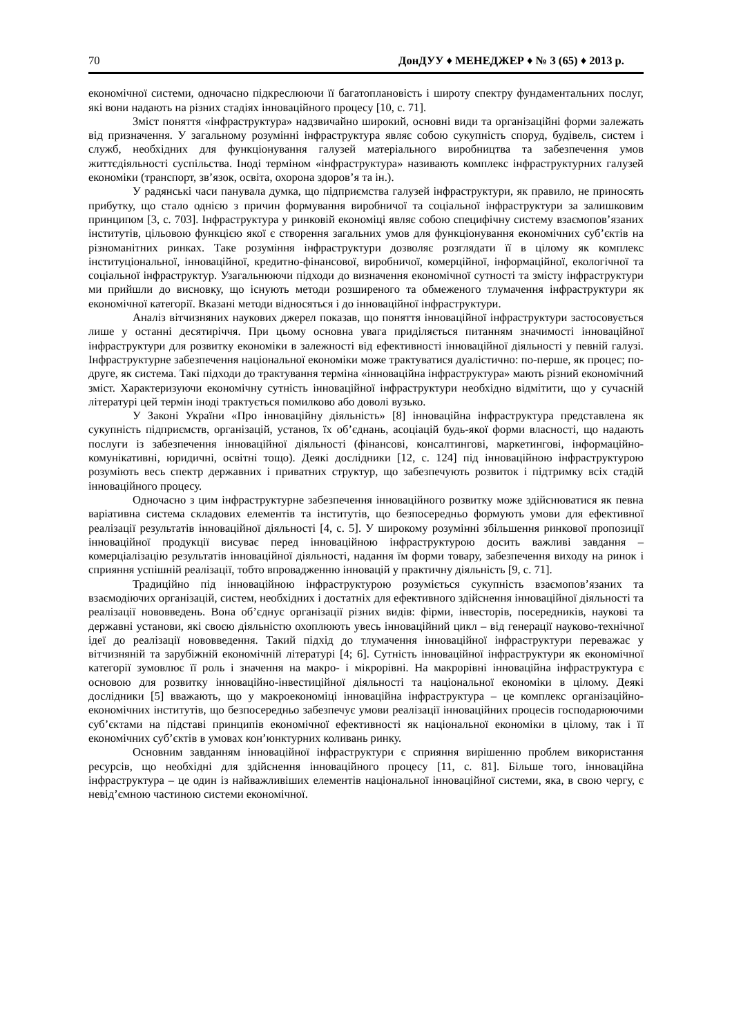70 ДонДУУ ♦ МЕНЕДЖЕР ♦ № 3 (65) ♦ 2013 р.
економічної системи, одночасно підкреслюючи її багатоплановість і широту спектру фундаментальних послуг, які вони надають на різних стадіях інноваційного процесу [10, с. 71].
Зміст поняття «інфраструктура» надзвичайно широкий, основні види та організаційні форми залежать від призначення. У загальному розумінні інфраструктура являє собою сукупність споруд, будівель, систем і служб, необхідних для функціонування галузей матеріального виробництва та забезпечення умов життєдіяльності суспільства. Іноді терміном «інфраструктура» називають комплекс інфраструктурних галузей економіки (транспорт, зв’язок, освіта, охорона здоров’я та ін.).
У радянські часи панувала думка, що підприємства галузей інфраструктури, як правило, не приносять прибутку, що стало однією з причин формування виробничої та соціальної інфраструктури за залишковим принципом [3, с. 703]. Інфраструктура у ринковій економіці являє собою специфічну систему взаємопов’язаних інститутів, цільовою функцією якої є створення загальних умов для функціонування економічних суб’єктів на різноманітних ринках. Таке розуміння інфраструктури дозволяє розглядати її в цілому як комплекс інституціональної, інноваційної, кредитно-фінансової, виробничої, комерційної, інформаційної, екологічної та соціальної інфраструктур. Узагальнюючи підходи до визначення економічної сутності та змісту інфраструктури ми прийшли до висновку, що існують методи розширеного та обмеженого тлумачення інфраструктури як економічної категорії. Вказані методи відносяться і до інноваційної інфраструктури.
Аналіз вітчизняних наукових джерел показав, що поняття інноваційної інфраструктури застосовується лише у останні десятиріччя. При цьому основна увага приділяється питанням значимості інноваційної інфраструктури для розвитку економіки в залежності від ефективності інноваційної діяльності у певній галузі. Інфраструктурне забезпечення національної економіки може трактуватися дуалістично: по-перше, як процес; по-друге, як система. Такі підходи до трактування терміна «інноваційна інфраструктура» мають різний економічний зміст. Характеризуючи економічну сутність інноваційної інфраструктури необхідно відмітити, що у сучасній літературі цей термін іноді трактується помилково або доволі вузько.
У Законі України «Про інноваційну діяльність» [8] інноваційна інфраструктура представлена як сукупність підприємств, організацій, установ, їх об’єднань, асоціацій будь-якої форми власності, що надають послуги із забезпечення інноваційної діяльності (фінансові, консалтингові, маркетингові, інформаційно-комунікативні, юридичні, освітні тощо). Деякі дослідники [12, с. 124] під інноваційною інфраструктурою розуміють весь спектр державних і приватних структур, що забезпечують розвиток і підтримку всіх стадій інноваційного процесу.
Одночасно з цим інфраструктурне забезпечення інноваційного розвитку може здійснюватися як певна варіативна система складових елементів та інститутів, що безпосередньо формують умови для ефективної реалізації результатів інноваційної діяльності [4, с. 5]. У широкому розумінні збільшення ринкової пропозиції інноваційної продукції висуває перед інноваційною інфраструктурою досить важливі завдання – комерціалізацію результатів інноваційної діяльності, надання їм форми товару, забезпечення виходу на ринок і сприяння успішній реалізації, тобто впровадженню інновацій у практичну діяльність [9, с. 71].
Традиційно під інноваційною інфраструктурою розуміється сукупність взаємопов’язаних та взаємодіючих організацій, систем, необхідних і достатніх для ефективного здійснення інноваційної діяльності та реалізації нововведень. Вона об’єднує організації різних видів: фірми, інвесторів, посередників, наукові та державні установи, які своєю діяльністю охоплюють увесь інноваційний цикл – від генерації науково-технічної ідеї до реалізації нововведення. Такий підхід до тлумачення інноваційної інфраструктури переважає у вітчизняній та зарубіжній економічній літературі [4; 6]. Сутність інноваційної інфраструктури як економічної категорії зумовлює її роль і значення на макро- і мікрорівні. На макрорівні інноваційна інфраструктура є основою для розвитку інноваційно-інвестиційної діяльності та національної економіки в цілому. Деякі дослідники [5] вважають, що у макроекономіці інноваційна інфраструктура – це комплекс організаційно-економічних інститутів, що безпосередньо забезпечує умови реалізації інноваційних процесів господарюючими суб’єктами на підставі принципів економічної ефективності як національної економіки в цілому, так і її економічних суб’єктів в умовах кон’юнктурних коливань ринку.
Основним завданням інноваційної інфраструктури є сприяння вирішенню проблем використання ресурсів, що необхідні для здійснення інноваційного процесу [11, с. 81]. Більше того, інноваційна інфраструктура – це один із найважливіших елементів національної інноваційної системи, яка, в свою чергу, є невід’ємною частиною системи економічної.